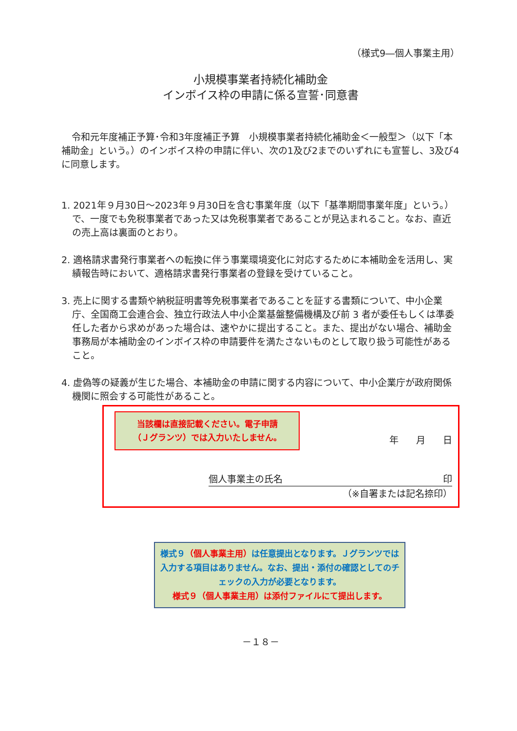（様式9―個人事業主用）
小規模事業者持続化補助金
インボイス枠の申請に係る宣誓･同意書
令和元年度補正予算･令和3年度補正予算　小規模事業者持続化補助金＜一般型＞（以下「本補助金」という。）のインボイス枠の申請に伴い、次の1及び2までのいずれにも宣誓し、3及び4に同意します。
1. 2021年９月30日～2023年９月30日を含む事業年度（以下「基準期間事業年度」という。）で、一度でも免税事業者であった又は免税事業者であることが見込まれること。なお、直近の売上高は裏面のとおり。
2. 適格請求書発行事業者への転換に伴う事業環境変化に対応するために本補助金を活用し、実績報告時において、適格請求書発行事業者の登録を受けていること。
3. 売上に関する書類や納税証明書等免税事業者であることを証する書類について、中小企業庁、全国商工会連合会、独立行政法人中小企業基盤整備機構及び前 3 者が委任もしくは準委任した者から求めがあった場合は、速やかに提出すること。また、提出がない場合、補助金事務局が本補助金のインボイス枠の申請要件を満たさないものとして取り扱う可能性があること。
4. 虚偽等の疑義が生じた場合、本補助金の申請に関する内容について、中小企業庁が政府関係機関に照会する可能性があること。
当該欄は直接記載ください。電子申請
（Ｊグランツ）では入力いたしません。
年 月 日
個人事業主の氏名 印
（※自署または記名捺印）
様式９（個人事業主用）は任意提出となります。Ｊグランツでは入力する項目はありません。なお、提出・添付の確認としてのチェックの入力が必要となります。
様式９（個人事業主用）は添付ファイルにて提出します。
－１８－